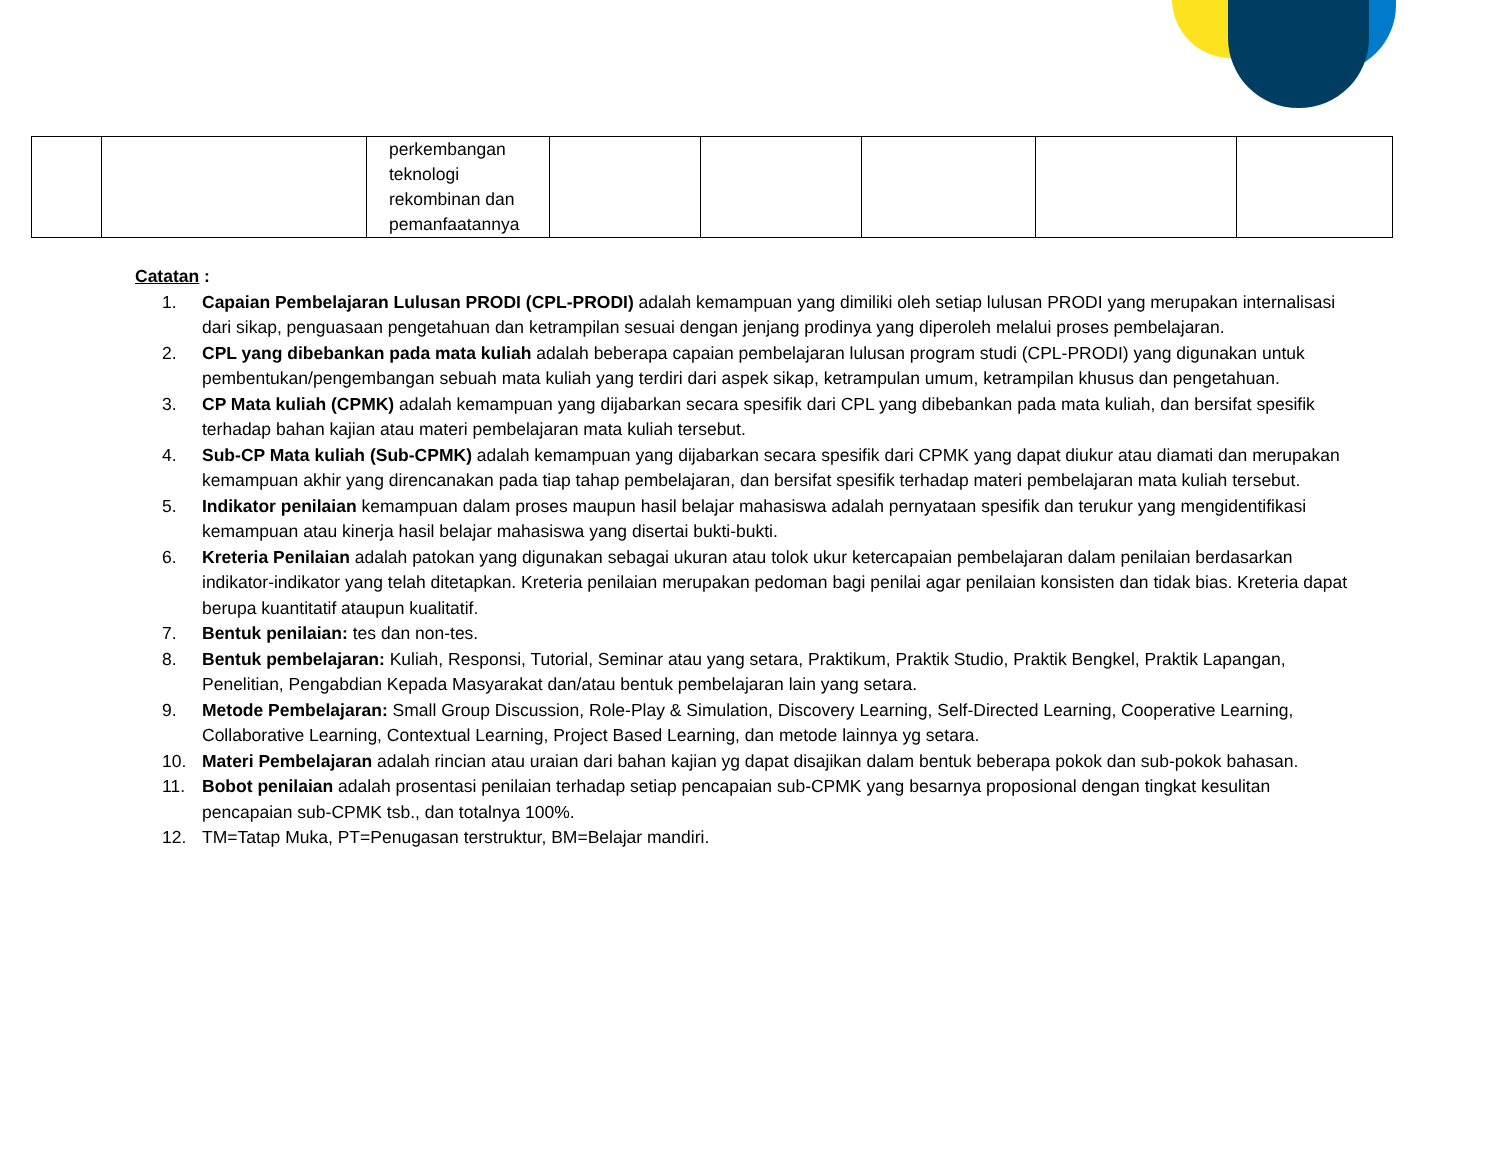| | | perkembangan teknologi rekombinan dan pemanfaatannya | | | | | |
Catatan :
1. Capaian Pembelajaran Lulusan PRODI (CPL-PRODI) adalah kemampuan yang dimiliki oleh setiap lulusan PRODI yang merupakan internalisasi dari sikap, penguasaan pengetahuan dan ketrampilan sesuai dengan jenjang prodinya yang diperoleh melalui proses pembelajaran.
2. CPL yang dibebankan pada mata kuliah adalah beberapa capaian pembelajaran lulusan program studi (CPL-PRODI) yang digunakan untuk pembentukan/pengembangan sebuah mata kuliah yang terdiri dari aspek sikap, ketrampulan umum, ketrampilan khusus dan pengetahuan.
3. CP Mata kuliah (CPMK) adalah kemampuan yang dijabarkan secara spesifik dari CPL yang dibebankan pada mata kuliah, dan bersifat spesifik terhadap bahan kajian atau materi pembelajaran mata kuliah tersebut.
4. Sub-CP Mata kuliah (Sub-CPMK) adalah kemampuan yang dijabarkan secara spesifik dari CPMK yang dapat diukur atau diamati dan merupakan kemampuan akhir yang direncanakan pada tiap tahap pembelajaran, dan bersifat spesifik terhadap materi pembelajaran mata kuliah tersebut.
5. Indikator penilaian kemampuan dalam proses maupun hasil belajar mahasiswa adalah pernyataan spesifik dan terukur yang mengidentifikasi kemampuan atau kinerja hasil belajar mahasiswa yang disertai bukti-bukti.
6. Kreteria Penilaian adalah patokan yang digunakan sebagai ukuran atau tolok ukur ketercapaian pembelajaran dalam penilaian berdasarkan indikator-indikator yang telah ditetapkan. Kreteria penilaian merupakan pedoman bagi penilai agar penilaian konsisten dan tidak bias. Kreteria dapat berupa kuantitatif ataupun kualitatif.
7. Bentuk penilaian: tes dan non-tes.
8. Bentuk pembelajaran: Kuliah, Responsi, Tutorial, Seminar atau yang setara, Praktikum, Praktik Studio, Praktik Bengkel, Praktik Lapangan, Penelitian, Pengabdian Kepada Masyarakat dan/atau bentuk pembelajaran lain yang setara.
9. Metode Pembelajaran: Small Group Discussion, Role-Play & Simulation, Discovery Learning, Self-Directed Learning, Cooperative Learning, Collaborative Learning, Contextual Learning, Project Based Learning, dan metode lainnya yg setara.
10. Materi Pembelajaran adalah rincian atau uraian dari bahan kajian yg dapat disajikan dalam bentuk beberapa pokok dan sub-pokok bahasan.
11. Bobot penilaian adalah prosentasi penilaian terhadap setiap pencapaian sub-CPMK yang besarnya proposional dengan tingkat kesulitan pencapaian sub-CPMK tsb., dan totalnya 100%.
12. TM=Tatap Muka, PT=Penugasan terstruktur, BM=Belajar mandiri.